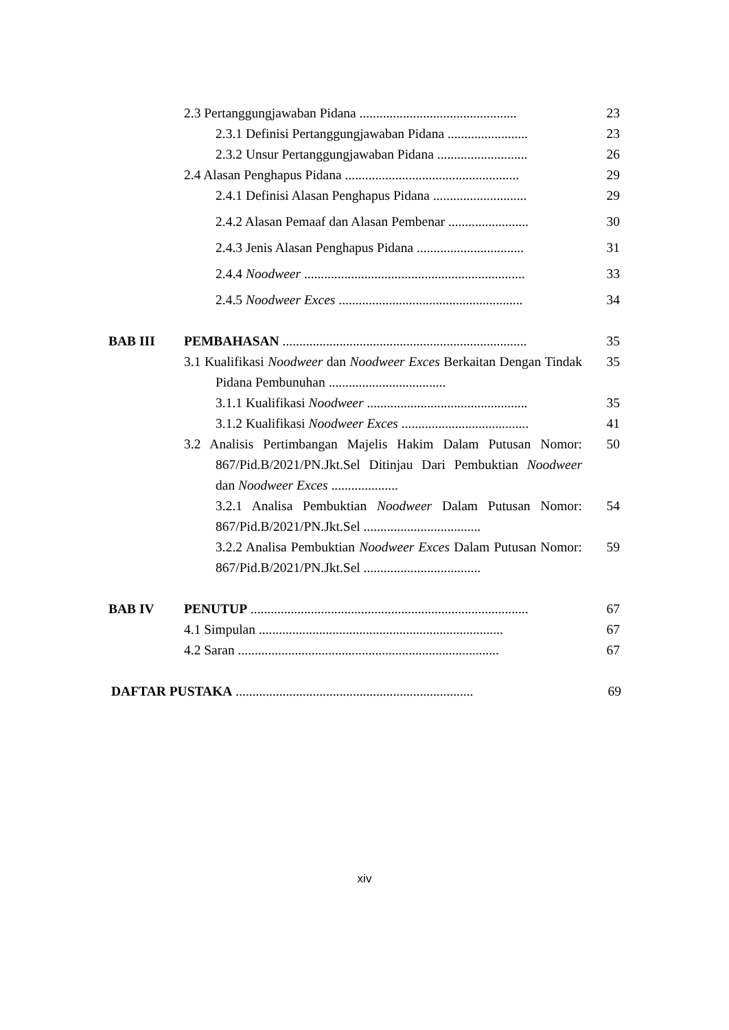2.3 Pertanggungjawaban Pidana ...............................................
23
2.3.1 Definisi Pertanggungjawaban Pidana ........................
23
2.3.2 Unsur Pertanggungjawaban Pidana ...........................
26
2.4 Alasan Penghapus Pidana ....................................................
29
2.4.1 Definisi Alasan Penghapus Pidana ............................
29
2.4.2 Alasan Pemaaf dan Alasan Pembenar ........................
30
2.4.3 Jenis Alasan Penghapus Pidana ................................
31
2.4.4 Noodweer ..................................................................
33
2.4.5 Noodweer Exces .......................................................
34
BAB III PEMBAHASAN .........................................................................
35
3.1 Kualifikasi Noodweer dan Noodweer Exces Berkaitan Dengan Tindak Pidana Pembunuhan ...................................
35
3.1.1 Kualifikasi Noodweer ................................................
35
3.1.2 Kualifikasi Noodweer Exces ......................................
41
3.2 Analisis Pertimbangan Majelis Hakim Dalam Putusan Nomor: 867/Pid.B/2021/PN.Jkt.Sel Ditinjau Dari Pembuktian Noodweer dan Noodweer Exces ....................
50
3.2.1 Analisa Pembuktian Noodweer Dalam Putusan Nomor: 867/Pid.B/2021/PN.Jkt.Sel ...................................
54
3.2.2 Analisa Pembuktian Noodweer Exces Dalam Putusan Nomor: 867/Pid.B/2021/PN.Jkt.Sel ...................................
59
BAB IV PENUTUP ...................................................................................
67
4.1 Simpulan .........................................................................
67
4.2 Saran ..............................................................................
67
DAFTAR PUSTAKA .......................................................................
69
xiv